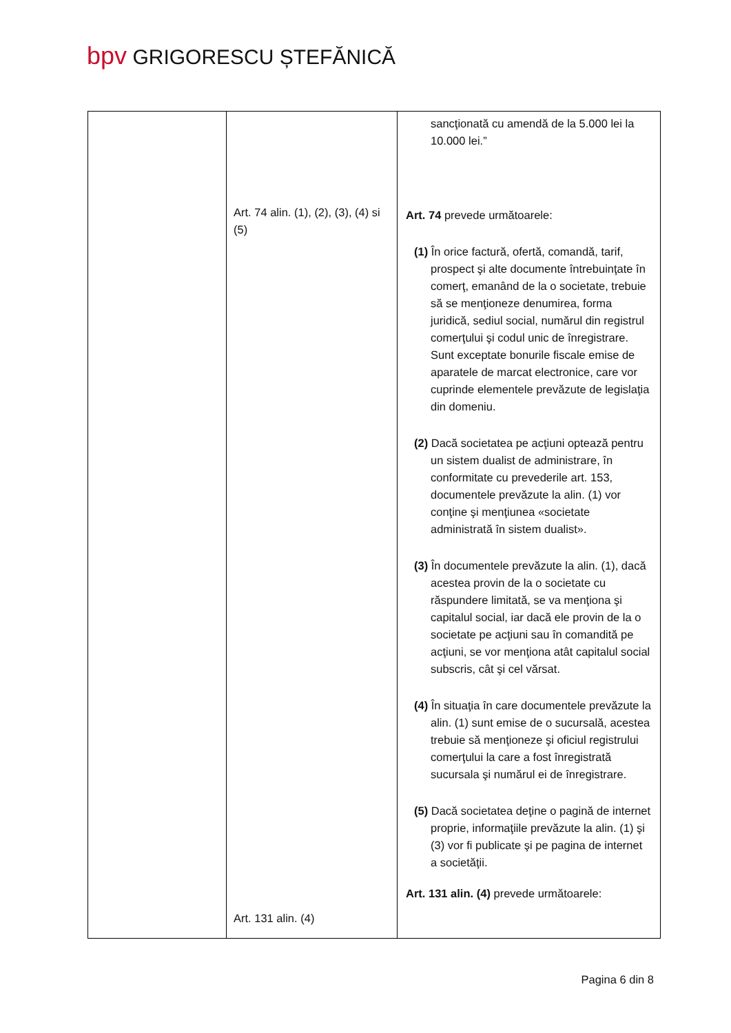bpv GRIGORESCU ȘTEFĂNICĂ
| | Art. 74 alin. (1), (2), (3), (4) si (5) Art. 131 alin. (4) | sancţionată cu amendă de la 5.000 lei la 10.000 lei.” Art. 74 prevede următoarele: (1) În orice factură, ofertă, comandă, tarif, prospect şi alte documente întrebuinţate în comerţ, emanând de la o societate, trebuie să se menţioneze denumirea, forma juridică, sediul social, numărul din registrul comerţului şi codul unic de înregistrare. Sunt exceptate bonurile fiscale emise de aparatele de marcat electronice, care vor cuprinde elementele prevăzute de legislaţia din domeniu. (2) Dacă societatea pe acţiuni optează pentru un sistem dualist de administrare, în conformitate cu prevederile art. 153, documentele prevăzute la alin. (1) vor conţine şi menţiunea «societate administrată în sistem dualist». (3) În documentele prevăzute la alin. (1), dacă acestea provin de la o societate cu răspundere limitată, se va menţiona şi capitalul social, iar dacă ele provin de la o societate pe acţiuni sau în comandită pe acţiuni, se vor menţiona atât capitalul social subscris, cât şi cel vărsat. (4) În situaţia în care documentele prevăzute la alin. (1) sunt emise de o sucursală, acestea trebuie să menţioneze şi oficiul registrului comerţului la care a fost înregistrată sucursala şi numărul ei de înregistrare. (5) Dacă societatea deţine o pagină de internet proprie, informaţiile prevăzute la alin. (1) şi (3) vor fi publicate şi pe pagina de internet a societăţii. Art. 131 alin. (4) prevede următoarele: |
Pagina 6 din 8